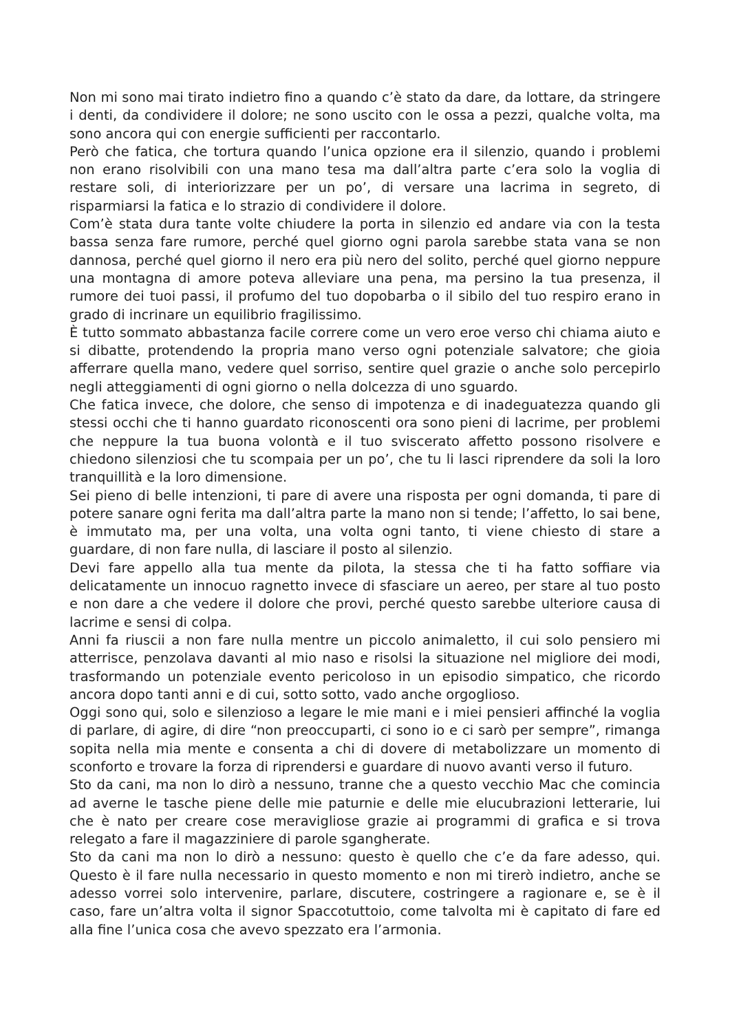Non mi sono mai tirato indietro fino a quando c’è stato da dare, da lottare, da stringere i denti, da condividere il dolore; ne sono uscito con le ossa a pezzi, qualche volta, ma sono ancora qui con energie sufficienti per raccontarlo.
Però che fatica, che tortura quando l’unica opzione era il silenzio, quando i problemi non erano risolvibili con una mano tesa ma dall’altra parte c’era solo la voglia di restare soli, di interiorizzare per un po’, di versare una lacrima in segreto, di risparmiarsi la fatica e lo strazio di condividere il dolore.
Com’è stata dura tante volte chiudere la porta in silenzio ed andare via con la testa bassa senza fare rumore, perché quel giorno ogni parola sarebbe stata vana se non dannosa, perché quel giorno il nero era più nero del solito, perché quel giorno neppure una montagna di amore poteva alleviare una pena, ma persino la tua presenza, il rumore dei tuoi passi, il profumo del tuo dopobarba o il sibilo del tuo respiro erano in grado di incrinare un equilibrio fragilissimo.
È tutto sommato abbastanza facile correre come un vero eroe verso chi chiama aiuto e si dibatte, protendendo la propria mano verso ogni potenziale salvatore; che gioia afferrare quella mano, vedere quel sorriso, sentire quel grazie o anche solo percepirlo negli atteggiamenti di ogni giorno o nella dolcezza di uno sguardo.
Che fatica invece, che dolore, che senso di impotenza e di inadeguatezza quando gli stessi occhi che ti hanno guardato riconoscenti ora sono pieni di lacrime, per problemi che neppure la tua buona volontà e il tuo sviscerato affetto possono risolvere e chiedono silenziosi che tu scompaia per un po’, che tu li lasci riprendere da soli la loro tranquillità e la loro dimensione.
Sei pieno di belle intenzioni, ti pare di avere una risposta per ogni domanda, ti pare di potere sanare ogni ferita ma dall’altra parte la mano non si tende; l’affetto, lo sai bene, è immutato ma, per una volta, una volta ogni tanto, ti viene chiesto di stare a guardare, di non fare nulla, di lasciare il posto al silenzio.
Devi fare appello alla tua mente da pilota, la stessa che ti ha fatto soffiare via delicatamente un innocuo ragnetto invece di sfasciare un aereo, per stare al tuo posto e non dare a che vedere il dolore che provi, perché questo sarebbe ulteriore causa di lacrime e sensi di colpa.
Anni fa riuscii a non fare nulla mentre un piccolo animaletto, il cui solo pensiero mi atterrisce, penzolava davanti al mio naso e risolsi la situazione nel migliore dei modi, trasformando un potenziale evento pericoloso in un episodio simpatico, che ricordo ancora dopo tanti anni e di cui, sotto sotto, vado anche orgoglioso.
Oggi sono qui, solo e silenzioso a legare le mie mani e i miei pensieri affinché la voglia di parlare, di agire, di dire “non preoccuparti, ci sono io e ci sarò per sempre”, rimanga sopita nella mia mente e consenta a chi di dovere di metabolizzare un momento di sconforto e trovare la forza di riprendersi e guardare di nuovo avanti verso il futuro.
Sto da cani, ma non lo dirò a nessuno, tranne che a questo vecchio Mac che comincia ad averne le tasche piene delle mie paturnie e delle mie elucubrazioni letterarie, lui che è nato per creare cose meravigliose grazie ai programmi di grafica e si trova relegato a fare il magazziniere di parole sgangherate.
Sto da cani ma non lo dirò a nessuno: questo è quello che c’e da fare adesso, qui. Questo è il fare nulla necessario in questo momento e non mi tirerò indietro, anche se adesso vorrei solo intervenire, parlare, discutere, costringere a ragionare e, se è il caso, fare un’altra volta il signor Spaccotuttoio, come talvolta mi è capitato di fare ed alla fine l’unica cosa che avevo spezzato era l’armonia.